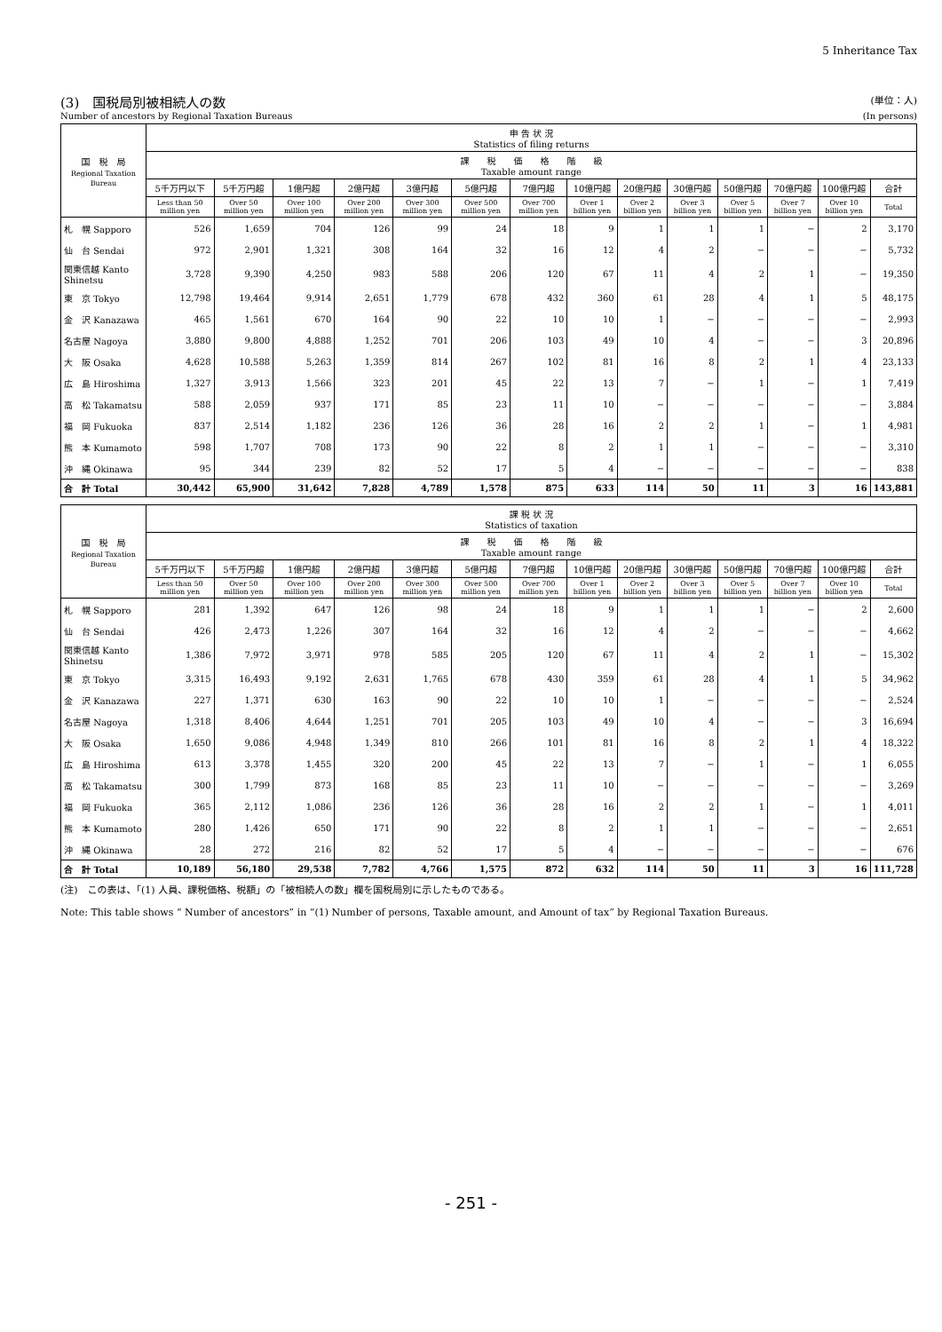5 Inheritance Tax
(3)　国税局別被相続人の数 (単位：人)
Number of ancestors by Regional Taxation Bureaus (In persons)
| 国 税 局 Regional Taxation Bureau | 申 告 状 況 Statistics of filing returns | | | | | | | | | | | | | |
| --- | --- | --- | --- | --- | --- | --- | --- | --- | --- | --- | --- | --- | --- | --- |
| | 課 税 価 格 階 級 Taxable amount range | | | | | | | | | | | | | |
| | 5千万円以下 | 5千万円超 | 1億円超 | 2億円超 | 3億円超 | 5億円超 | 7億円超 | 10億円超 | 20億円超 | 30億円超 | 50億円超 | 70億円超 | 100億円超 | 合計 |
| | Less than 50 million yen | Over 50 million yen | Over 100 million yen | Over 200 million yen | Over 300 million yen | Over 500 million yen | Over 700 million yen | Over 1 billion yen | Over 2 billion yen | Over 3 billion yen | Over 5 billion yen | Over 7 billion yen | Over 10 billion yen | Total |
| 札 幌 Sapporo | 526 | 1,659 | 704 | 126 | 99 | 24 | 18 | 9 | 1 | 1 | 1 | − | 2 | 3,170 |
| 仙 台 Sendai | 972 | 2,901 | 1,321 | 308 | 164 | 32 | 16 | 12 | 4 | 2 | − | − | − | 5,732 |
| 関東信越 Kanto Shinetsu | 3,728 | 9,390 | 4,250 | 983 | 588 | 206 | 120 | 67 | 11 | 4 | 2 | 1 | − | 19,350 |
| 東 京 Tokyo | 12,798 | 19,464 | 9,914 | 2,651 | 1,779 | 678 | 432 | 360 | 61 | 28 | 4 | 1 | 5 | 48,175 |
| 金 沢 Kanazawa | 465 | 1,561 | 670 | 164 | 90 | 22 | 10 | 10 | 1 | − | − | − | − | 2,993 |
| 名古屋 Nagoya | 3,880 | 9,800 | 4,888 | 1,252 | 701 | 206 | 103 | 49 | 10 | 4 | − | − | 3 | 20,896 |
| 大 阪 Osaka | 4,628 | 10,588 | 5,263 | 1,359 | 814 | 267 | 102 | 81 | 16 | 8 | 2 | 1 | 4 | 23,133 |
| 広 島 Hiroshima | 1,327 | 3,913 | 1,566 | 323 | 201 | 45 | 22 | 13 | 7 | − | 1 | − | 1 | 7,419 |
| 高 松 Takamatsu | 588 | 2,059 | 937 | 171 | 85 | 23 | 11 | 10 | − | − | − | − | − | 3,884 |
| 福 岡 Fukuoka | 837 | 2,514 | 1,182 | 236 | 126 | 36 | 28 | 16 | 2 | 2 | 1 | − | 1 | 4,981 |
| 熊 本 Kumamoto | 598 | 1,707 | 708 | 173 | 90 | 22 | 8 | 2 | 1 | 1 | − | − | − | 3,310 |
| 沖 縄 Okinawa | 95 | 344 | 239 | 82 | 52 | 17 | 5 | 4 | − | − | − | − | − | 838 |
| 合 計 Total | 30,442 | 65,900 | 31,642 | 7,828 | 4,789 | 1,578 | 875 | 633 | 114 | 50 | 11 | 3 | 16 | 143,881 |
| 国 税 局 Regional Taxation Bureau | 課 税 状 況 Statistics of taxation | | | | | | | | | | | | | |
| --- | --- | --- | --- | --- | --- | --- | --- | --- | --- | --- | --- | --- | --- | --- |
| | 課 税 価 格 階 級 Taxable amount range | | | | | | | | | | | | | |
| | 5千万円以下 | 5千万円超 | 1億円超 | 2億円超 | 3億円超 | 5億円超 | 7億円超 | 10億円超 | 20億円超 | 30億円超 | 50億円超 | 70億円超 | 100億円超 | 合計 |
| | Less than 50 million yen | Over 50 million yen | Over 100 million yen | Over 200 million yen | Over 300 million yen | Over 500 million yen | Over 700 million yen | Over 1 billion yen | Over 2 billion yen | Over 3 billion yen | Over 5 billion yen | Over 7 billion yen | Over 10 billion yen | Total |
| 札 幌 Sapporo | 281 | 1,392 | 647 | 126 | 98 | 24 | 18 | 9 | 1 | 1 | 1 | − | 2 | 2,600 |
| 仙 台 Sendai | 426 | 2,473 | 1,226 | 307 | 164 | 32 | 16 | 12 | 4 | 2 | − | − | − | 4,662 |
| 関東信越 Kanto Shinetsu | 1,386 | 7,972 | 3,971 | 978 | 585 | 205 | 120 | 67 | 11 | 4 | 2 | 1 | − | 15,302 |
| 東 京 Tokyo | 3,315 | 16,493 | 9,192 | 2,631 | 1,765 | 678 | 430 | 359 | 61 | 28 | 4 | 1 | 5 | 34,962 |
| 金 沢 Kanazawa | 227 | 1,371 | 630 | 163 | 90 | 22 | 10 | 10 | 1 | − | − | − | − | 2,524 |
| 名古屋 Nagoya | 1,318 | 8,406 | 4,644 | 1,251 | 701 | 205 | 103 | 49 | 10 | 4 | − | − | 3 | 16,694 |
| 大 阪 Osaka | 1,650 | 9,086 | 4,948 | 1,349 | 810 | 266 | 101 | 81 | 16 | 8 | 2 | 1 | 4 | 18,322 |
| 広 島 Hiroshima | 613 | 3,378 | 1,455 | 320 | 200 | 45 | 22 | 13 | 7 | − | 1 | − | 1 | 6,055 |
| 高 松 Takamatsu | 300 | 1,799 | 873 | 168 | 85 | 23 | 11 | 10 | − | − | − | − | − | 3,269 |
| 福 岡 Fukuoka | 365 | 2,112 | 1,086 | 236 | 126 | 36 | 28 | 16 | 2 | 2 | 1 | − | 1 | 4,011 |
| 熊 本 Kumamoto | 280 | 1,426 | 650 | 171 | 90 | 22 | 8 | 2 | 1 | 1 | − | − | − | 2,651 |
| 沖 縄 Okinawa | 28 | 272 | 216 | 82 | 52 | 17 | 5 | 4 | − | − | − | − | − | 676 |
| 合 計 Total | 10,189 | 56,180 | 29,538 | 7,782 | 4,766 | 1,575 | 872 | 632 | 114 | 50 | 11 | 3 | 16 | 111,728 |
(注)　この表は、「(1) 人員、課税価格、税額」の「被相続人の数」欄を国税局別に示したものである。
Note: This table shows “ Number of ancestors” in “(1) Number of persons, Taxable amount, and Amount of tax” by Regional Taxation Bureaus.
- 251 -